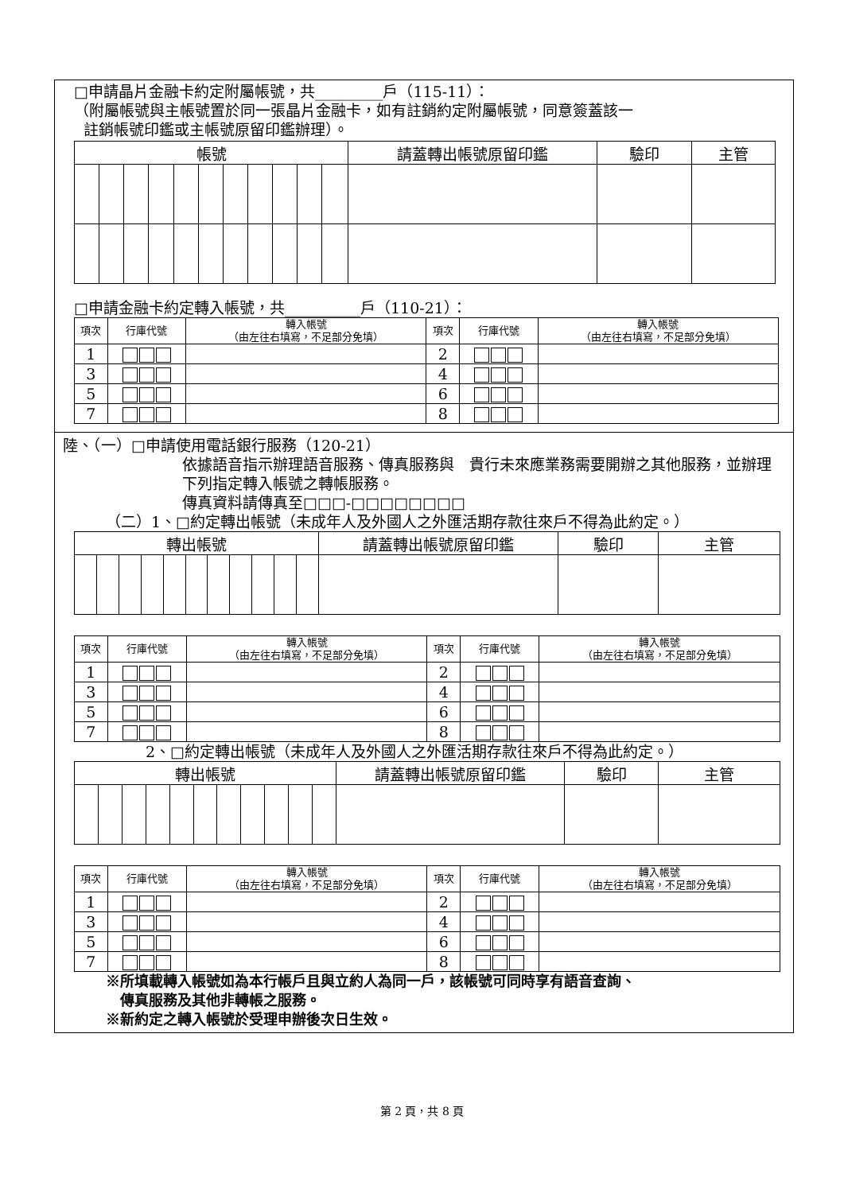□申請晶片金融卡約定附屬帳號，共_________戶（115-11）：
（附屬帳號與主帳號置於同一張晶片金融卡，如有註銷約定附屬帳號，同意簽蓋該一
註銷帳號印鑑或主帳號原留印鑑辦理）。
| 帳號 | | | | | | | | | | | 請蓋轉出帳號原留印鑑 | 驗印 | 主管 |
| --- | --- | --- | --- | --- | --- | --- | --- | --- | --- | --- | --- | --- | --- |
□申請金融卡約定轉入帳號，共__________戶（110-21）：
| 項次 | 行庫代號 | 轉入帳號 （由左往右填寫，不足部分免填） | 項次 | 行庫代號 | 轉入帳號 （由左往右填寫，不足部分免填） |
| --- | --- | --- | --- | --- | --- |
| 1 | | | 2 | | |
| 3 | | | 4 | | |
| 5 | | | 6 | | |
| 7 | | | 8 | | |
陸、（一）□申請使用電話銀行服務（120-21）
依據語音指示辦理語音服務、傳真服務與　貴行未來應業務需要開辦之其他服務，並辦理下列指定轉入帳號之轉帳服務。
傳真資料請傳真至□□□-□□□□□□□□
（二）1、□約定轉出帳號（未成年人及外國人之外匯活期存款往來戶不得為此約定。）
| 轉出帳號 | | | | | | | | | | | 請蓋轉出帳號原留印鑑 | 驗印 | 主管 |
| --- | --- | --- | --- | --- | --- | --- | --- | --- | --- | --- | --- | --- | --- |
| 項次 | 行庫代號 | 轉入帳號 （由左往右填寫，不足部分免填） | 項次 | 行庫代號 | 轉入帳號 （由左往右填寫，不足部分免填） |
| --- | --- | --- | --- | --- | --- |
| 1 | | | 2 | | |
| 3 | | | 4 | | |
| 5 | | | 6 | | |
| 7 | | | 8 | | |
2、□約定轉出帳號（未成年人及外國人之外匯活期存款往來戶不得為此約定。）
| 轉出帳號 | | | | | | | | | | | 請蓋轉出帳號原留印鑑 | 驗印 | 主管 |
| --- | --- | --- | --- | --- | --- | --- | --- | --- | --- | --- | --- | --- | --- |
| 項次 | 行庫代號 | 轉入帳號 （由左往右填寫，不足部分免填） | 項次 | 行庫代號 | 轉入帳號 （由左往右填寫，不足部分免填） |
| --- | --- | --- | --- | --- | --- |
| 1 | | | 2 | | |
| 3 | | | 4 | | |
| 5 | | | 6 | | |
| 7 | | | 8 | | |
※所填載轉入帳號如為本行帳戶且與立約人為同一戶，該帳號可同時享有語音查詢、
傳真服務及其他非轉帳之服務。
※新約定之轉入帳號於受理申辦後次日生效。
第 2 頁，共 8 頁